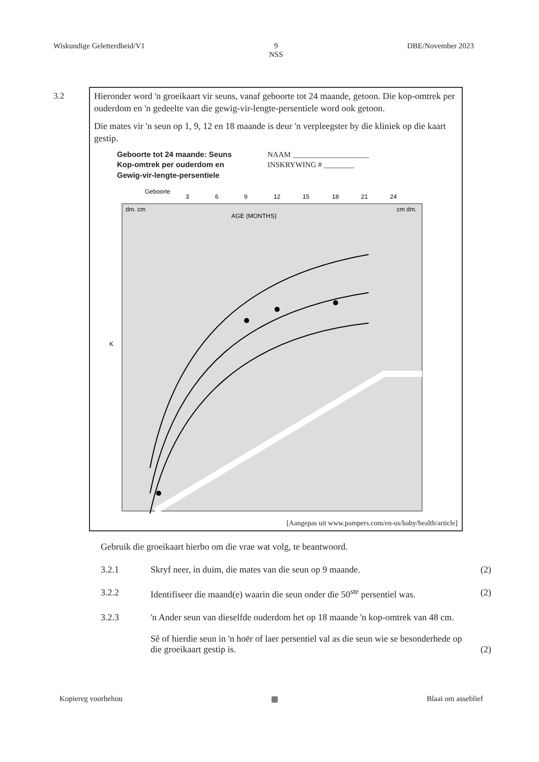Wiskundige Geletterdheid/V1 9
NSS DBE/November 2023
3.2
Hieronder word 'n groeikaart vir seuns, vanaf geboorte tot 24 maande, getoon. Die kop-omtrek per ouderdom en 'n gedeelte van die gewig-vir-lengte-persentiele word ook getoon.
Die mates vir 'n seun op 1, 9, 12 en 18 maande is deur 'n verpleegster by die kliniek op die kaart gestip.
Geboorte tot 24 maande: Seuns
Kop-omtrek per ouderdom en
Gewig-vir-lengte-persentiele
NAAM ____________________
INSKRYWING # ________
Geboorte
3
6
9
12
15
18
21
24
dm. cm
AGE (MONTHS)
cm dm.
K
[Aangepas uit www.pampers.com/en-us/baby/health/article]
Gebruik die groeikaart hierbo om die vrae wat volg, te beantwoord.
3.2.1 Skryf neer, in duim, die mates van die seun op 9 maande. (2)
3.2.2 Identifiseer die maand(e) waarin die seun onder die 50<sup>ste</sup> persentiel was. (2)
3.2.3 'n Ander seun van dieselfde ouderdom het op 18 maande 'n kop-omtrek van 48 cm.
Sê of hierdie seun in 'n hoër of laer persentiel val as die seun wie se besonderhede op die groeikaart gestip is.
(2)
Kopiereg voorbehou ▦ Blaai om asseblief